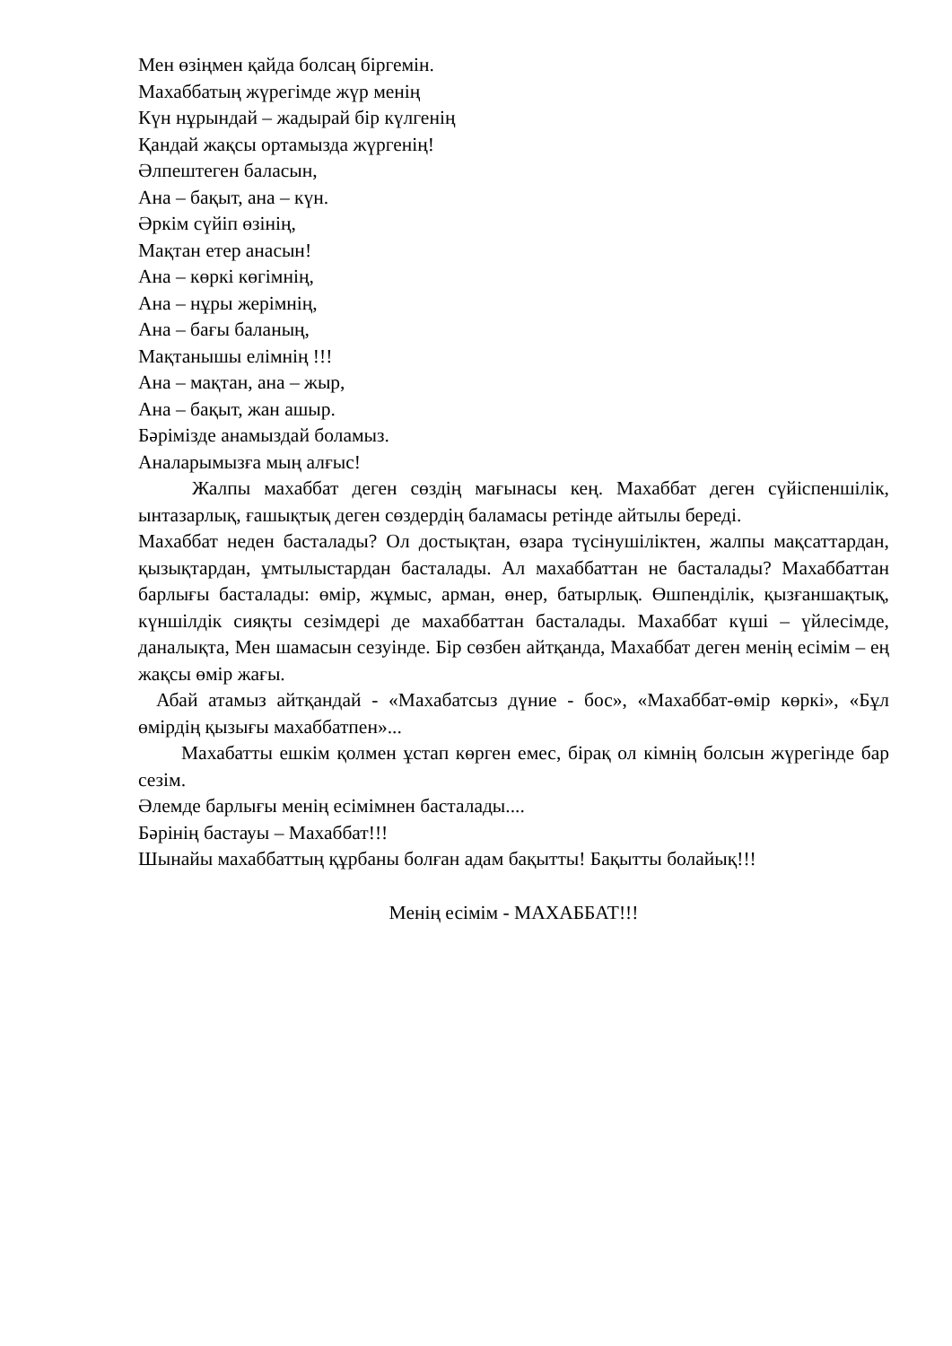Мен өзіңмен қайда болсаң біргемін.
Махаббатың жүрегімде жүр менің
Күн нұрындай – жадырай бір күлгенің
Қандай жақсы ортамызда жүргенің!
Әлпештеген баласын,
Ана – бақыт, ана – күн.
Әркім сүйіп өзінің,
Мақтан етер анасын!
Ана – көркі көгімнің,
Ана – нұры жерімнің,
Ана – бағы баланың,
Мақтанышы елімнің !!!
Ана – мақтан, ана – жыр,
Ана – бақыт, жан ашыр.
Бәрімізде анамыздай боламыз.
Аналарымызға мың алғыс!
Жалпы махаббат деген сөздің мағынасы кең. Махаббат деген сүйіспеншілік, ынтазарлық, ғашықтық деген сөздердің баламасы ретінде айтылы береді.
Махаббат неден басталады? Ол достықтан, өзара түсінушіліктен, жалпы мақсаттардан, қызықтардан, ұмтылыстардан басталады. Ал махаббаттан не басталады? Махаббаттан барлығы басталады: өмір, жұмыс, арман, өнер, батырлық. Өшпенділік, қызғаншақтық, күншілдік сияқты сезімдері де махаббаттан басталады. Махаббат күші – үйлесімде, даналықта, Мен шамасын сезуінде. Бір сөзбен айтқанда, Махаббат деген менің есімім – ең жақсы өмір жағы.
Абай атамыз айтқандай - «Махабатсыз дүние - бос», «Махаббат-өмір көркі», «Бұл өмірдің қызығы махаббатпен»...
Махабатты ешкім қолмен ұстап көрген емес, бірақ ол кімнің болсын жүрегінде бар сезім.
Әлемде барлығы менің есімімнен басталады....
Бәрінің бастауы – Махаббат!!!
Шынайы махаббаттың құрбаны болған адам бақытты! Бақытты болайық!!!
Менің есімім - МАХАББАТ!!!